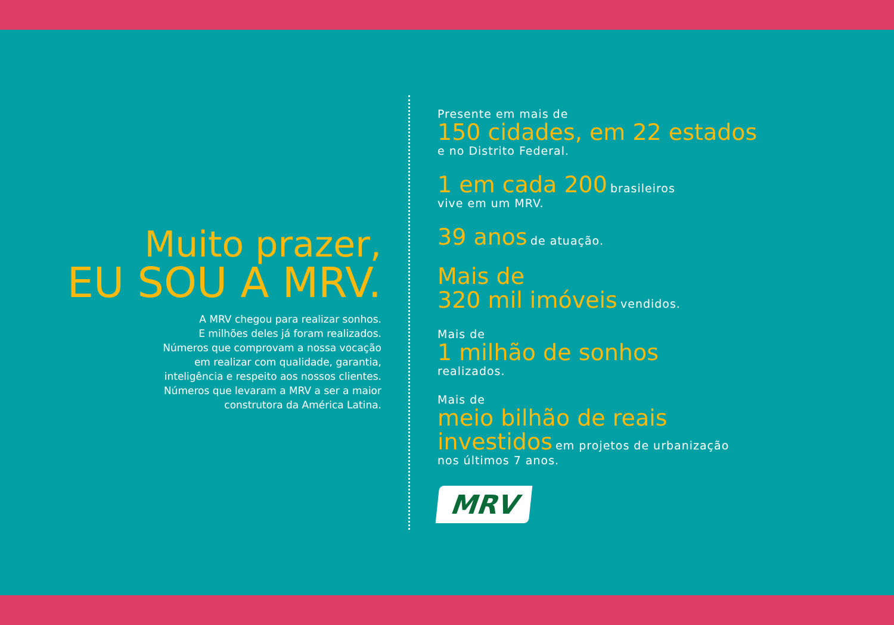Muito prazer,
EU SOU A MRV.
A MRV chegou para realizar sonhos.
E milhões deles já foram realizados.
Números que comprovam a nossa vocação
em realizar com qualidade, garantia,
inteligência e respeito aos nossos clientes.
Números que levaram a MRV a ser a maior
construtora da América Latina.
Presente em mais de
150 cidades, em 22 estados
e no Distrito Federal.
1 em cada 200 brasileiros
vive em um MRV.
39 anos de atuação.
Mais de
320 mil imóveis vendidos.
Mais de
1 milhão de sonhos
realizados.
Mais de
meio bilhão de reais
investidos em projetos de urbanização
nos últimos 7 anos.
MRV